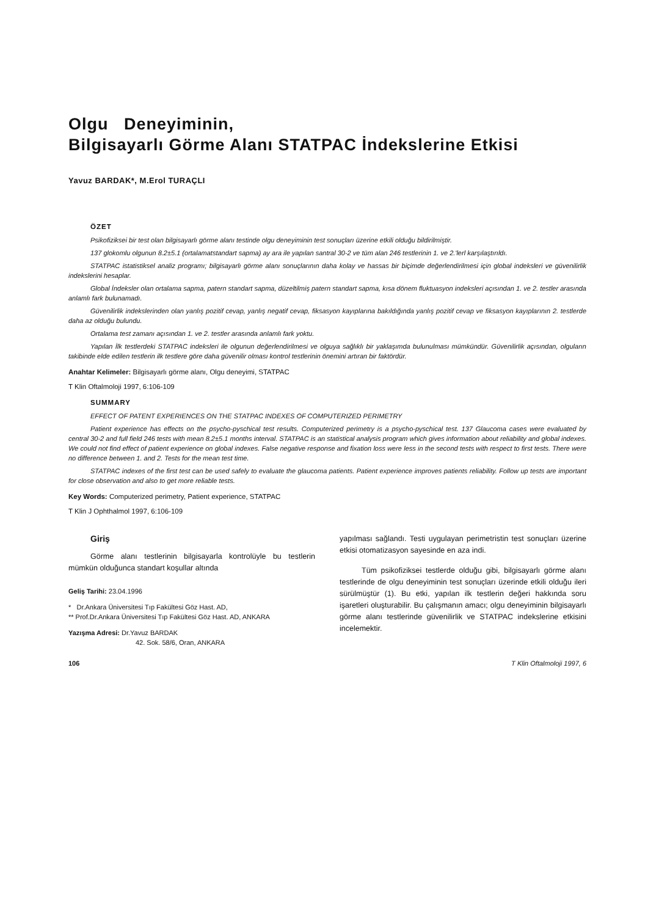Olgu Deneyiminin,
Bilgisayarlı Görme Alanı STATPAC İndekslerine Etkisi
Yavuz BARDAK*, M.Erol TURAÇLI
ÖZET
Psikofiziksei bir test olan bilgisayarlı görme alanı testinde olgu deneyiminin test sonuçları üzerine etkili olduğu bildirilmiştir.
137 glokomlu olgunun 8.2±5.1 (ortalamatstandart sapma) ay ara ile yapılan santral 30-2 ve tüm alan 246 testlerinin 1. ve 2.'lerl karşılaştırıldı.
STATPAC istatistiksel analiz programı; bilgisayarlı görme alanı sonuçlarının daha kolay ve hassas bir biçimde değerlendirilmesi için global indeksleri ve güvenilirlik indekslerini hesaplar.
Global İndeksler olan ortalama sapma, patern standart sapma, düzeltilmiş patern standart sapma, kısa dönem fluktuasyon indeksleri açısından 1. ve 2. testler arasında anlamlı fark bulunamadı.
Güvenilirlik indekslerinden olan yanlış pozitif cevap, yanlış negatif cevap, fiksasyon kayıplarına bakıldığında yanlış pozitif cevap ve fiksasyon kayıplarının 2. testlerde daha az olduğu bulundu.
Ortalama test zamanı açısından 1. ve 2. testler arasında anlamlı fark yoktu.
Yapılan İlk testlerdeki STATPAC indeksleri ile olgunun değerlendirilmesi ve olguya sağlıklı bir yaklaşımda bulunulması mümkündür. Güvenilirlik açısından, olguların takibinde elde edilen testlerin ilk testlere göre daha güvenilir olması kontrol testlerinin önemini artıran bir faktördür.
Anahtar Kelimeler: Bilgisayarlı görme alanı, Olgu deneyimi, STATPAC
T Klin Oftalmoloji 1997, 6:106-109
SUMMARY
EFFECT OF PATENT EXPERIENCES ON THE STATPAC INDEXES OF COMPUTERIZED PERIMETRY
Patient experience has effects on the psycho-pyschical test results. Computerized perimetry is a psycho-pyschical test. 137 Glaucoma cases were evaluated by central 30-2 and full field 246 tests with mean 8.2±5.1 months interval. STATPAC is an statistical analysis program which gives information about reliability and global indexes. We could not find effect of patient experience on global indexes. False negative response and fixation loss were less in the second tests with respect to first tests. There were no difference between 1. and 2. Tests for the mean test time.
STATPAC indexes of the first test can be used safely to evaluate the glaucoma patients. Patient experience improves patients reliability. Follow up tests are important for close observation and also to get more reliable tests.
Key Words: Computerized perimetry, Patient experience, STATPAC
T Klin J Ophthalmol 1997, 6:106-109
Giriş
Görme alanı testlerinin bilgisayarla kontrolüyle bu testlerin mümkün olduğunca standart koşullar altında
Geliş Tarihi: 23.04.1996
* Dr.Ankara Üniversitesi Tıp Fakültesi Göz Hast. AD,
** Prof.Dr.Ankara Üniversitesi Tıp Fakültesi Göz Hast. AD, ANKARA
Yazışma Adresi: Dr.Yavuz BARDAK
42. Sok. 58/6, Oran, ANKARA
yapılması sağlandı. Testi uygulayan perimetristin test sonuçları üzerine etkisi otomatizasyon sayesinde en aza indi.
Tüm psikofiziksei testlerde olduğu gibi, bilgisayarlı görme alanı testlerinde de olgu deneyiminin test sonuçları üzerinde etkili olduğu ileri sürülmüştür (1). Bu etki, yapılan ilk testlerin değeri hakkında soru işaretleri oluşturabilir. Bu çalışmanın amacı; olgu deneyiminin bilgisayarlı görme alanı testlerinde güvenilirlik ve STATPAC indekslerine etkisini incelemektir.
106 T Klin Oftalmoloji 1997, 6